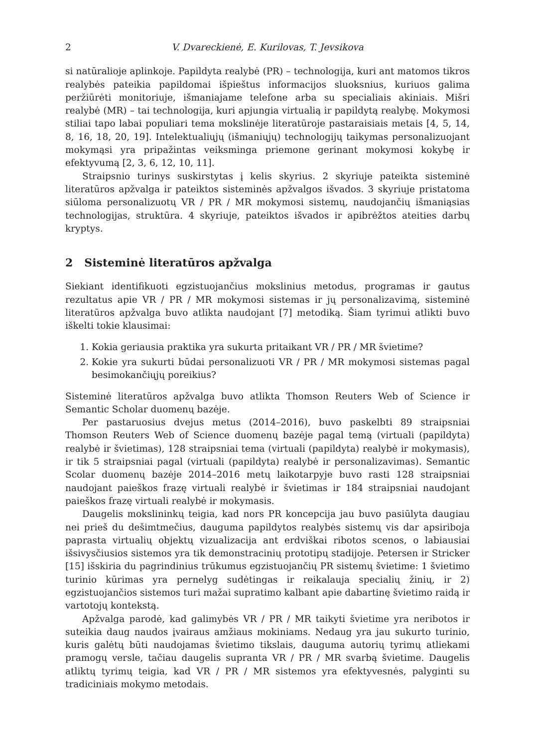2 V. Dvareckienė, E. Kurilovas, T. Jevsikova
si natūralioje aplinkoje. Papildyta realybė (PR) – technologija, kuri ant matomos tikros realybės pateikia papildomai išpieštus informacijos sluoksnius, kuriuos galima peržiūrėti monitoriuje, išmaniajame telefone arba su specialiais akiniais. Mišri realybė (MR) – tai technologija, kuri apjungia virtualią ir papildytą realybę. Mokymosi stiliai tapo labai populiari tema mokslinėje literatūroje pastaraisiais metais [4, 5, 14, 8, 16, 18, 20, 19]. Intelektualiųjų (išmaniųjų) technologijų taikymas personalizuojant mokymąsi yra pripažintas veiksminga priemone gerinant mokymosi kokybę ir efektyvumą [2, 3, 6, 12, 10, 11].
Straipsnio turinys suskirstytas į kelis skyrius. 2 skyriuje pateikta sisteminė literatūros apžvalga ir pateiktos sisteminės apžvalgos išvados. 3 skyriuje pristatoma siūloma personalizuotų VR / PR / MR mokymosi sistemų, naudojančių išmaniąsias technologijas, struktūra. 4 skyriuje, pateiktos išvados ir apibrėžtos ateities darbų kryptys.
2 Sisteminė literatūros apžvalga
Siekiant identifikuoti egzistuojančius mokslinius metodus, programas ir gautus rezultatus apie VR / PR / MR mokymosi sistemas ir jų personalizavimą, sisteminė literatūros apžvalga buvo atlikta naudojant [7] metodiką. Šiam tyrimui atlikti buvo iškelti tokie klausimai:
1. Kokia geriausia praktika yra sukurta pritaikant VR / PR / MR švietime?
2. Kokie yra sukurti būdai personalizuoti VR / PR / MR mokymosi sistemas pagal besimokančiųjų poreikius?
Sisteminė literatūros apžvalga buvo atlikta Thomson Reuters Web of Science ir Semantic Scholar duomenų bazėje.
Per pastaruosius dvejus metus (2014–2016), buvo paskelbti 89 straipsniai Thomson Reuters Web of Science duomenų bazėje pagal temą (virtuali (papildyta) realybė ir švietimas), 128 straipsniai tema (virtuali (papildyta) realybė ir mokymasis), ir tik 5 straipsniai pagal (virtuali (papildyta) realybė ir personalizavimas). Semantic Scolar duomenų bazėje 2014–2016 metų laikotarpyje buvo rasti 128 straipsniai naudojant paieškos frazę virtuali realybė ir švietimas ir 184 straipsniai naudojant paieškos frazę virtuali realybė ir mokymasis.
Daugelis mokslininkų teigia, kad nors PR koncepcija jau buvo pasiūlyta daugiau nei prieš du dešimtmečius, dauguma papildytos realybės sistemų vis dar apsiriboja paprasta virtualių objektų vizualizacija ant erdviškai ribotos scenos, o labiausiai išsivysčiusios sistemos yra tik demonstracinių prototipų stadijoje. Petersen ir Stricker [15] išskiria du pagrindinius trūkumus egzistuojančių PR sistemų švietime: 1 švietimo turinio kūrimas yra pernelyg sudėtingas ir reikalauja specialių žinių, ir 2) egzistuojančios sistemos turi mažai supratimo kalbant apie dabartinę švietimo raidą ir vartotojų kontekstą.
Apžvalga parodė, kad galimybės VR / PR / MR taikyti švietime yra neribotos ir suteikia daug naudos įvairaus amžiaus mokiniams. Nedaug yra jau sukurto turinio, kuris galėtų būti naudojamas švietimo tikslais, dauguma autorių tyrimų atliekami pramogų versle, tačiau daugelis supranta VR / PR / MR svarbą švietime. Daugelis atliktų tyrimų teigia, kad VR / PR / MR sistemos yra efektyvesnės, palyginti su tradiciniais mokymo metodais.